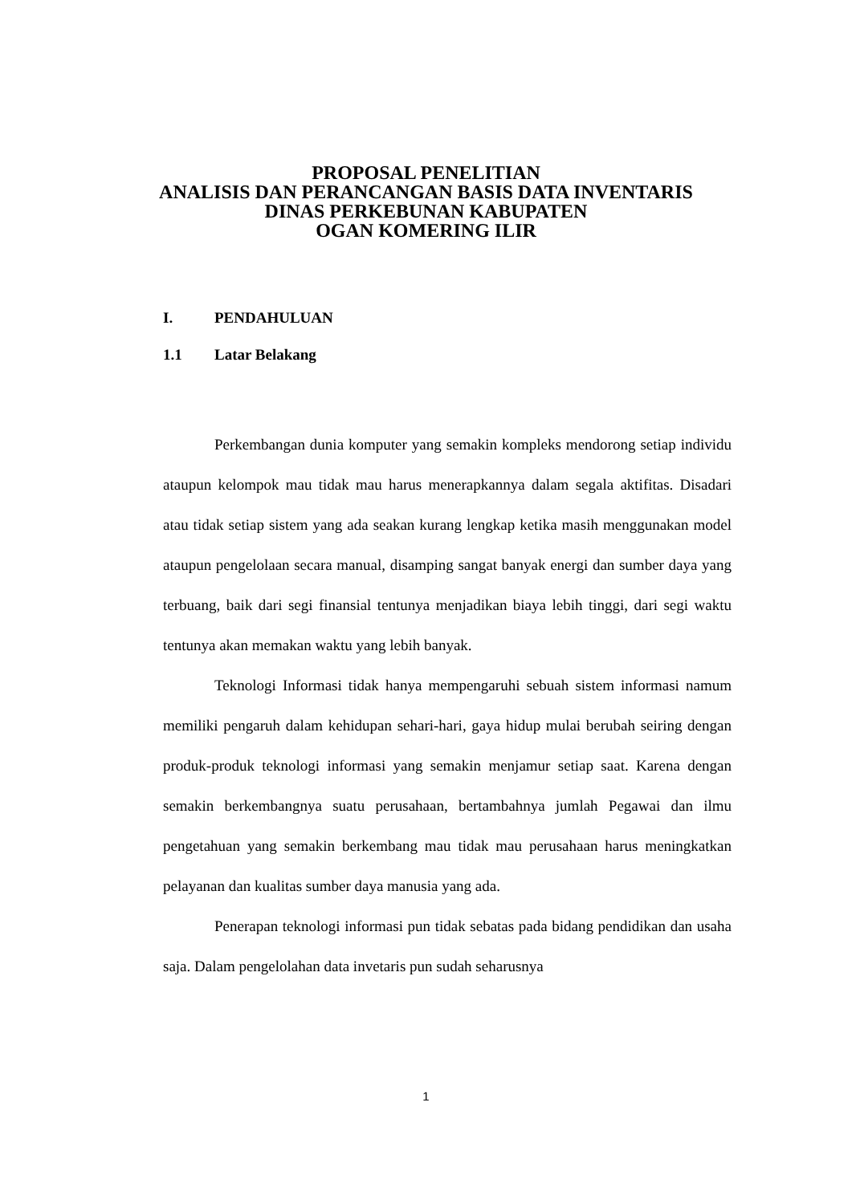PROPOSAL PENELITIAN
ANALISIS DAN PERANCANGAN BASIS DATA INVENTARIS
DINAS PERKEBUNAN KABUPATEN
OGAN KOMERING ILIR
I. PENDAHULUAN
1.1 Latar Belakang
Perkembangan dunia komputer yang semakin kompleks mendorong setiap individu ataupun kelompok mau tidak mau harus menerapkannya dalam segala aktifitas. Disadari atau tidak setiap sistem yang ada seakan kurang lengkap ketika masih menggunakan model ataupun pengelolaan secara manual, disamping sangat banyak energi dan sumber daya yang terbuang, baik dari segi finansial tentunya menjadikan biaya lebih tinggi, dari segi waktu tentunya akan memakan waktu yang lebih banyak.
Teknologi Informasi tidak hanya mempengaruhi sebuah sistem informasi namum memiliki pengaruh dalam kehidupan sehari-hari, gaya hidup mulai berubah seiring dengan produk-produk teknologi informasi yang semakin menjamur setiap saat. Karena dengan semakin berkembangnya suatu perusahaan, bertambahnya jumlah Pegawai dan ilmu pengetahuan yang semakin berkembang mau tidak mau perusahaan harus meningkatkan pelayanan dan kualitas sumber daya manusia yang ada.
Penerapan teknologi informasi pun tidak sebatas pada bidang pendidikan dan usaha saja. Dalam pengelolahan data invetaris pun sudah seharusnya
1